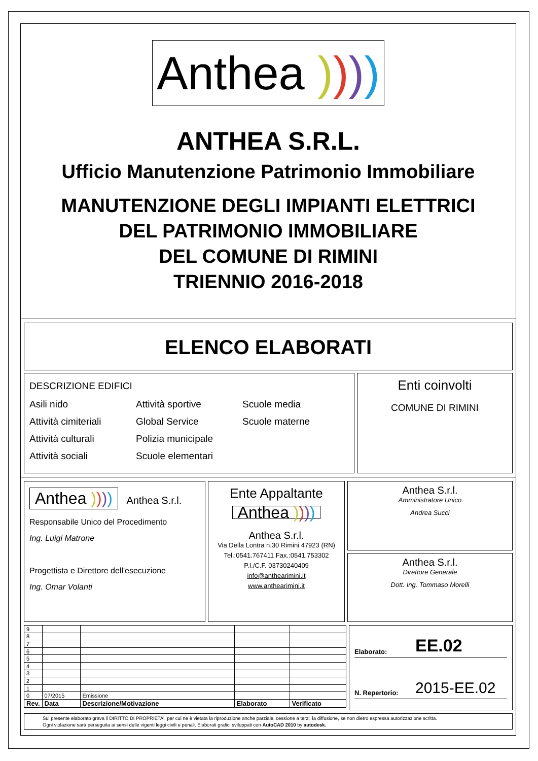Anthea ))))
ANTHEA S.R.L.
Ufficio Manutenzione Patrimonio Immobiliare
MANUTENZIONE DEGLI IMPIANTI ELETTRICI
DEL PATRIMONIO IMMOBILIARE
DEL COMUNE DI RIMINI
TRIENNIO 2016-2018
ELENCO ELABORATI
DESCRIZIONE EDIFICI
Asili nido
Attività sportive
Scuole media
Attività cimiteriali
Global Service
Scuole materne
Attività culturali
Polizia municipale
Attività sociali
Scuole elementari
Enti coinvolti
COMUNE DI RIMINI
Anthea )))) Anthea S.r.l.
Responsabile Unico del Procedimento
Ing. Luigi Matrone
Progettista e Direttore dell'esecuzione
Ing. Omar Volanti
Ente Appaltante
Anthea ))))
Anthea S.r.l.
Via Della Lontra n.30 Rimini 47923 (RN)
Tel.:0541.767411 Fax.:0541.753302
P.I./C.F. 03730240409
info@anthearimini.it
www.anthearimini.it
Anthea S.r.l.
Amministratore Unico
Andrea Succi
Anthea S.r.l.
Direttore Generale
Dott. Ing. Tommaso Morelli
| 9 | | | | |
| 8 | | | | |
| 7 | | | | |
| 6 | | | | |
| 5 | | | | |
| 4 | | | | |
| 3 | | | | |
| 2 | | | | |
| 1 | | | | |
| 0 | 07/2015 | Emissione | | |
| Rev. | Data | Descrizione/Motivazione | Elaborato | Verificato |
Elaborato: EE.02
N. Repertorio: 2015-EE.02
Sul presente elaborato grava il DIRITTO DI PROPRIETA', per cui ne è vietata la riproduzione anche parziale, cessione a terzi, la diffusione, se non dietro espressa autorizzazione scritta.
Ogni violazione sarà perseguita ai sensi delle vigenti leggi civili e penali. Elaborati grafici sviluppati con AutoCAD 2010 by autodesk.